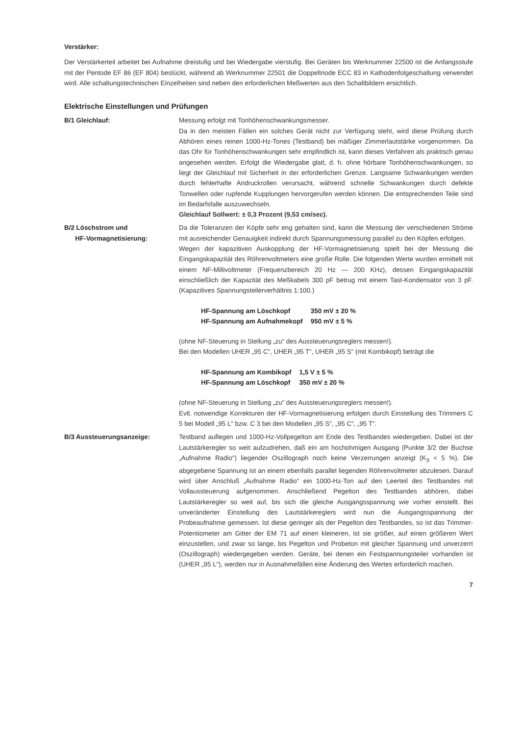Verstärker:
Der Verstärkerteil arbeitet bei Aufnahme dreistufig und bei Wiedergabe vierstufig. Bei Geräten bis Werknummer 22500 ist die Anfangsstufe mit der Pentode EF 86 (EF 804) bestückt, während ab Werknummer 22501 die Doppeltriode ECC 83 in Kathodenfolgeschaltung verwendet wird. Alle schaltungstechnischen Einzelheiten sind neben den erforderlichen Meßwerten aus den Schaltbildern ersichtlich.
Elektrische Einstellungen und Prüfungen
B/1 Gleichlauf: Messung erfolgt mit Tonhöhenschwankungsmesser.
Da in den meisten Fällen ein solches Gerät nicht zur Verfügung steht, wird diese Prüfung durch Abhören eines reinen 1000-Hz-Tones (Testband) bei mäßiger Zimmerlautstärke vorgenommen. Da das Ohr für Tonhöhenschwankungen sehr empfindlich ist, kann dieses Verfahren als praktisch genau angesehen werden. Erfolgt die Wiedergabe glatt, d. h. ohne hörbare Tonhöhenschwankungen, so liegt der Gleichlauf mit Sicherheit in der erforderlichen Grenze. Langsame Schwankungen werden durch fehlerhafte Andruckrollen verursacht, während schnelle Schwankungen durch defekte Tonwellen oder rupfende Kupplungen hervorgerufen werden können. Die entsprechenden Teile sind im Bedarfsfalle auszuwechseln.
Gleichlauf Sollwert: ± 0,3 Prozent (9,53 cm/sec).
B/2 Löschstrom und
HF-Vormagnetisierung:
Da die Toleranzen der Köpfe sehr eng gehalten sind, kann die Messung der verschiedenen Ströme mit ausreichender Genauigkeit indirekt durch Spannungsmessung parallel zu den Köpfen erfolgen.
Wegen der kapazitiven Auskopplung der HF-Vormagnetisierung spielt bei der Messung die Eingangskapazität des Röhrenvoltmeters eine große Rolle. Die folgenden Werte wurden ermittelt mit einem NF-Millivoltmeter (Frequenzbereich 20 Hz — 200 KHz), dessen Eingangskapazität einschließlich der Kapazität des Meßkabels 300 pF betrug mit einem Tast-Kondensator von 3 pF. (Kapazitives Spannungsteilerverhältnis 1:100.)
| HF-Spannung am Löschkopf | 350 mV ± 20 % |
| HF-Spannung am Aufnahmekopf | 950 mV ± 5 % |
(ohne NF-Steuerung in Stellung „zu“ des Aussteuerungsreglers messen!).
Bei den Modellen UHER „95 C“, UHER „95 T“, UHER „95 S“ (mit Kombikopf) beträgt die
| HF-Spannung am Kombikopf | 1,5 V ± 5 % |
| HF-Spannung am Löschkopf | 350 mV ± 20 % |
(ohne NF-Steuerung in Stellung „zu“ des Aussteuerungsreglers messen!).
Evtl. notwendige Korrekturen der HF-Vormagnetisierung erfolgen durch Einstellung des Trimmers C 5 bei Modell „95 L“ bzw. C 3 bei den Modellen „95 S“, „95 C“, „95 T“.
B/3 Aussteuerungsanzeige: Testband auflegen und 1000-Hz-Vollpegelton am Ende des Testbandes wiedergeben. Dabei ist der Lautstärkeregler so weit aufzudrehen, daß ein am hochohmigen Ausgang (Punkte 3/2 der Buchse „Aufnahme Radio“) liegender Oszillograph noch keine Verzerrungen anzeigt (K<sub>3</sub> < 5 %). Die abgegebene Spannung ist an einem ebenfalls parallel liegenden Röhrenvoltmeter abzulesen. Darauf wird über Anschluß „Aufnahme Radio“ ein 1000-Hz-Ton auf den Leerteil des Testbandes mit Vollaussteuerung aufgenommen. Anschließend Pegelton des Testbandes abhören, dabei Lautstärkeregler so weit auf, bis sich die gleiche Ausgangsspannung wie vorher einstellt. Bei unveränderter Einstellung des Lautstärkereglers wird nun die Ausgangsspannung der Probeaufnahme gemessen. Ist diese geringer als der Pegelton des Testbandes, so ist das Trimmer-Potentiometer am Gitter der EM 71 auf einen kleineren, ist sie größer, auf einen größeren Wert einzustellen, und zwar so lange, bis Pegelton und Probeton mit gleicher Spannung und unverzerrt (Oszillograph) wiedergegeben werden. Geräte, bei denen ein Festspannungsteiler vorhanden ist (UHER „95 L“), werden nur in Ausnahmefällen eine Änderung des Wertes erforderlich machen.
7